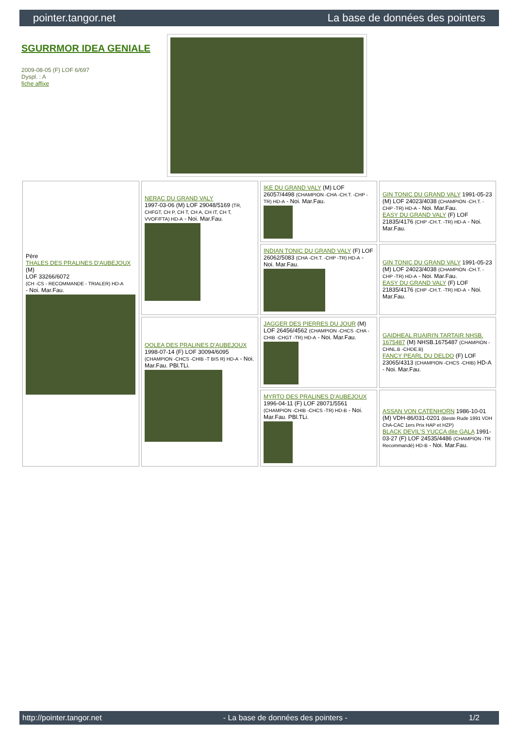pointer.tangor.net La base de données des pointers
SGURRMOR IDEA GENIALE
2009-08-05 (F) LOF 6/697
Dyspl. : A
fiche affixe
| Père THALES DES PRALINES D'AUBEJOUX (M) LOF 33266/6072 (CH -CS - RECOMMANDE - TRIALER) HD-A - Noi. Mar.Fau. | NERAC DU GRAND VALY 1997-03-06 (M) LOF 29048/5169 (TR, CHFGT, CH P, CH T, CH A, CH IT, CH T, VVOF/FTA) HD-A - Noi. Mar.Fau. | IKE DU GRAND VALY (M) LOF 26057/4498 (CHAMPION -CHA -CH.T. -CHP -TR) HD-A - Noi. Mar.Fau. | GIN TONIC DU GRAND VALY 1991-05-23 (M) LOF 24023/4038 (CHAMPION -CH.T. -CHP -TR) HD-A - Noi. Mar.Fau. EASY DU GRAND VALY (F) LOF 21835/4176 (CHP -CH.T. -TR) HD-A - Noi. Mar.Fau. |
| | | INDIAN TONIC DU GRAND VALY (F) LOF 26062/5083 (CHA -CH.T. -CHP -TR) HD-A - Noi. Mar.Fau. | GIN TONIC DU GRAND VALY 1991-05-23 (M) LOF 24023/4038 (CHAMPION -CH.T. -CHP -TR) HD-A - Noi. Mar.Fau. EASY DU GRAND VALY (F) LOF 21835/4176 (CHP -CH.T. -TR) HD-A - Noi. Mar.Fau. |
| | OOLEA DES PRALINES D'AUBEJOUX 1998-07-14 (F) LOF 30094/6095 (CHAMPION -CHCS -CHIB -T BIS R) HD-A - Noi. Mar.Fau. PBl.TLi. | JAGGER DES PIERRES DU JOUR (M) LOF 26456/4562 (CHAMPION -CHCS -CHA -CHIB -CHGT -TR) HD-A - Noi. Mar.Fau. | GAIDHEAL RUAIRI'N TARTAIR NHSB. 1675487 (M) NHSB.1675487 (CHAMPION -CHNL.B -CHDE.B) FANCY PEARL DU DELDO (F) LOF 23065/4313 (CHAMPION -CHCS -CHIB) HD-A - Noi. Mar.Fau. |
| | | MYRTO DES PRALINES D'AUBEJOUX 1996-04-11 (F) LOF 28071/5561 (CHAMPION -CHIB -CHCS -TR) HD-B - Noi. Mar.Fau. PBl.TLi. | ASSAN VON CATENHORN 1986-10-01 (M) VDH-86/031-0201 (Beste Rude 1991 VDH ChA-CAC 1ers Prix HAP et HZP) BLACK DEVIL'S YUCCA dite GALA 1991-03-27 (F) LOF 24535/4486 (CHAMPION -TR Recommandé) HD-B - Noi. Mar.Fau. |
http://pointer.tangor.net - La base de données des pointers - 1/2